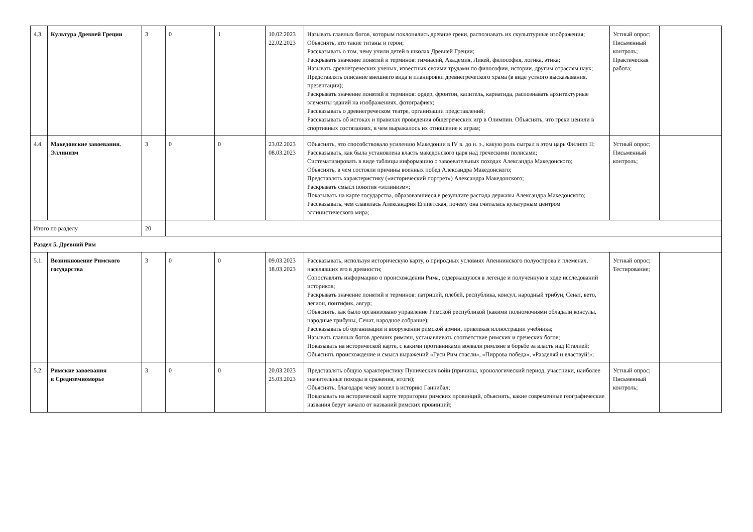| 4.3. | Культура Древней Греции | 3 | 0 | 1 | 10.02.2023 22.02.2023 | Называть главных богов, которым поклонялись древние греки, распознавать их скульптурные изображения; Объяснять, кто такие титаны и герои; Рассказывать о том, чему учили детей в школах Древней Греции; Раскрывать значение понятий и терминов: гимнасий, Академия, Ликей, философия, логика, этика; Называть древнегреческих ученых, известных своими трудами по философии, истории, другим отраслям наук; Представлять описание внешнего вида и планировки древнегреческого храма (в виде устного высказывания, презентации); Раскрывать значение понятий и терминов: ордер, фронтон, капитель, кариатида, распознавать архитектурные элементы зданий на изображениях, фотографиях; Рассказывать о древнегреческом театре, организации представлений; Рассказывать об истоках и правилах проведения общегреческих игр в Олимпии. Объяснять, что греки ценили в спортивных состязаниях, в чем выражалось их отношение к играм; | Устный опрос; Письменный контроль; Практическая работа; | |
| 4.4. | Македонские завоевания. Эллинизм | 3 | 0 | 0 | 23.02.2023 08.03.2023 | Объяснять, что способствовало усилению Македонии в IV в. до н. э., какую роль сыграл в этом царь Филипп II; Рассказывать, как была установлена власть македонского царя над греческими полисами; Систематизировать в виде таблицы информацию о завоевательных походах Александра Македонского; Объяснять, в чем состояли причины военных побед Александра Македонского; Представлять характеристику («исторический портрет») Александра Македонского; Раскрывать смысл понятия «эллинизм»; Показывать на карте государства, образовавшиеся в результате распада державы Александра Македонского; Рассказывать, чем славилась Александрия Египетская, почему она считалась культурным центром эллинистического мира; | Устный опрос; Письменный контроль; | |
| Итого по разделу | | 20 | | | | | | |
| Раздел 5. Древний Рим | | | | | | | | |
| 5.1. | Возникновение Римского государства | 3 | 0 | 0 | 09.03.2023 18.03.2023 | Рассказывать, используя историческую карту, о природных условиях Апеннинского полуострова и племенах, населявших его в древности; Сопоставлять информацию о происхождении Рима, содержащуюся в легенде и полученную в ходе исследований историков; Раскрывать значение понятий и терминов: патриций, плебей, республика, консул, народный трибун, Сенат, вето, легион, понтифик, авгур; Объяснять, как было организовано управление Римской республикой (какими полномочиями обладали консулы, народные трибуны, Сенат, народное собрание); Рассказывать об организации и вооружении римской армии, привлекая иллюстрации учебника; Называть главных богов древних римлян, устанавливать соответствие римских и греческих богов; Показывать на исторической карте, с какими противниками воевали римляне в борьбе за власть над Италией; Объяснять происхождение и смысл выражений «Гуси Рим спасли», «Пиррова победа», «Разделяй и властвуй!»; | Устный опрос; Тестирование; | |
| 5.2. | Римские завоевания в Средиземноморье | 3 | 0 | 0 | 20.03.2023 25.03.2023 | Представлять общую характеристику Пунических войн (причины, хронологический период, участники, наиболее значительные походы и сражения, итоги); Объяснять, благодаря чему вошел в историю Ганнибал; Показывать на исторической карте территории римских провинций, объяснять, какие современные географические названия берут начало от названий римских провинций; | Устный опрос; Письменный контроль; | |